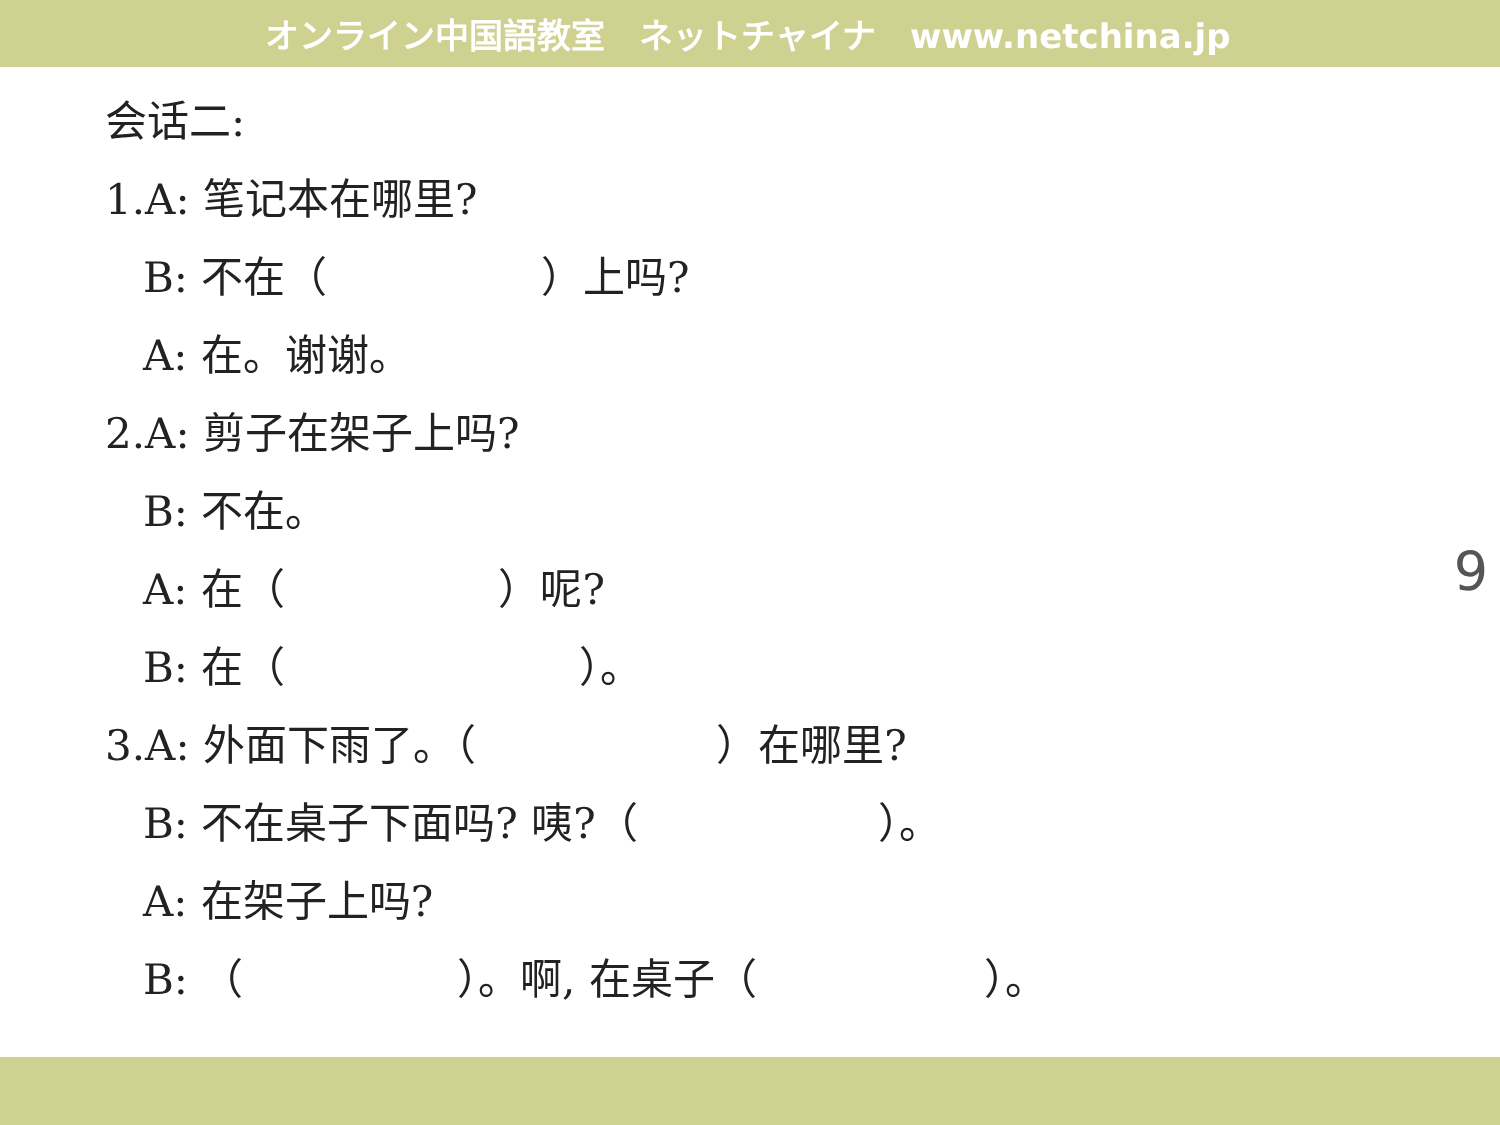オンライン中国語教室　ネットチャイナ　www.netchina.jp
会话二:
1.A: 笔记本在哪里?
B: 不在（ ）上吗?
A: 在。谢谢。
2.A: 剪子在架子上吗?
B: 不在。
A: 在（ ）呢?
B: 在（ ）。
3.A: 外面下雨了。（ ）在哪里?
B: 不在桌子下面吗? 咦?（ ）。
A: 在架子上吗?
B: （ ）。啊, 在桌子（ ）。
9